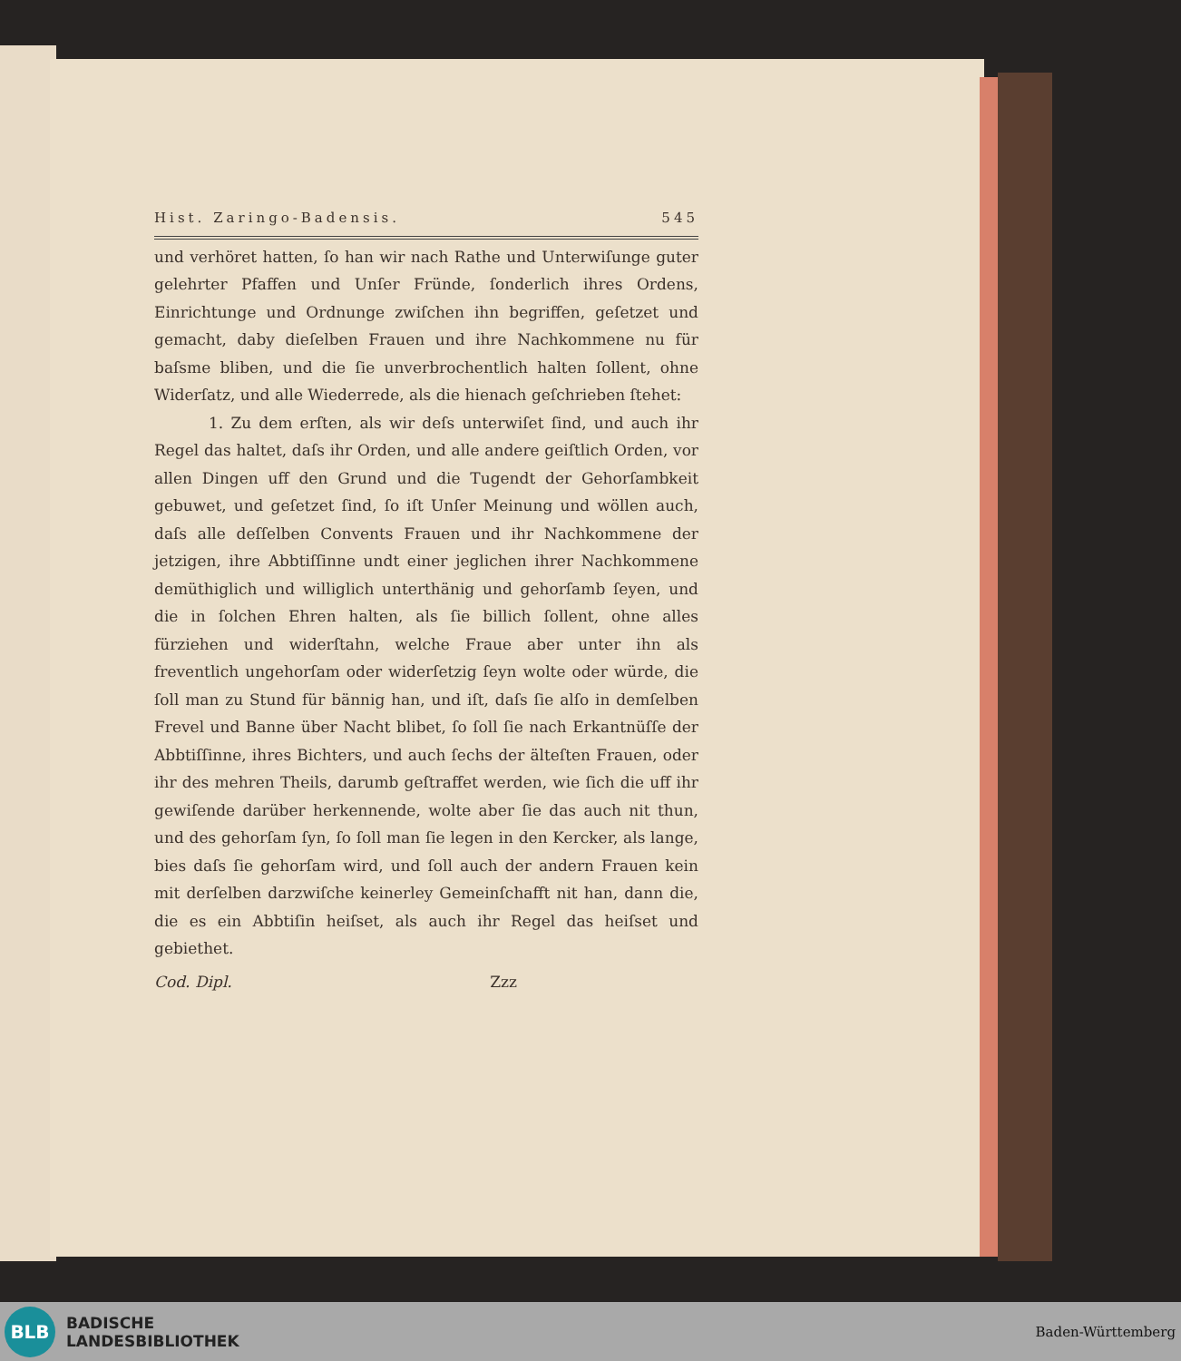Hist. Zaringo-Badensis. 545
und verhöret hatten, ſo han wir nach Rathe und Unterwiſunge guter gelehrter Pfaffen und Unſer Fründe, ſonderlich ihres Ordens, Einrichtunge und Ordnunge zwiſchen ihn begriffen, geſetzet und gemacht, daby dieſelben Frauen und ihre Nachkommene nu für baſsme bliben, und die ſie unverbrochentlich halten ſollent, ohne Widerſatz, und alle Wiederrede, als die hienach geſchrieben ſtehet:
1. Zu dem erſten, als wir deſs unterwiſet ſind, und auch ihr Regel das haltet, daſs ihr Orden, und alle andere geiſtlich Orden, vor allen Dingen uff den Grund und die Tugendt der Gehorſambkeit gebuwet, und geſetzet ſind, ſo iſt Unſer Meinung und wöllen auch, daſs alle deſſelben Convents Frauen und ihr Nachkommene der jetzigen, ihre Abbtiſſinne undt einer jeglichen ihrer Nachkommene demüthiglich und williglich unterthänig und gehorſamb ſeyen, und die in ſolchen Ehren halten, als ſie billich ſollent, ohne alles fürziehen und widerſtahn, welche Fraue aber unter ihn als freventlich ungehorſam oder widerſetzig ſeyn wolte oder würde, die ſoll man zu Stund für bännig han, und iſt, daſs ſie alſo in demſelben Frevel und Banne über Nacht blibet, ſo ſoll ſie nach Erkantnüſſe der Abbtiſſinne, ihres Bichters, und auch ſechs der älteſten Frauen, oder ihr des mehren Theils, darumb geſtraffet werden, wie ſich die uff ihr gewiſende darüber herkennende, wolte aber ſie das auch nit thun, und des gehorſam ſyn, ſo ſoll man ſie legen in den Kercker, als lange, bies daſs ſie gehorſam wird, und ſoll auch der andern Frauen kein mit derſelben darzwiſche keinerley Gemeinſchafft nit han, dann die, die es ein Abbtiſin heiſset, als auch ihr Regel das heiſset und gebiethet.
Cod. Dipl. Zzz
BLB
BADISCHE
LANDESBIBLIOTHEK
Baden-Württemberg